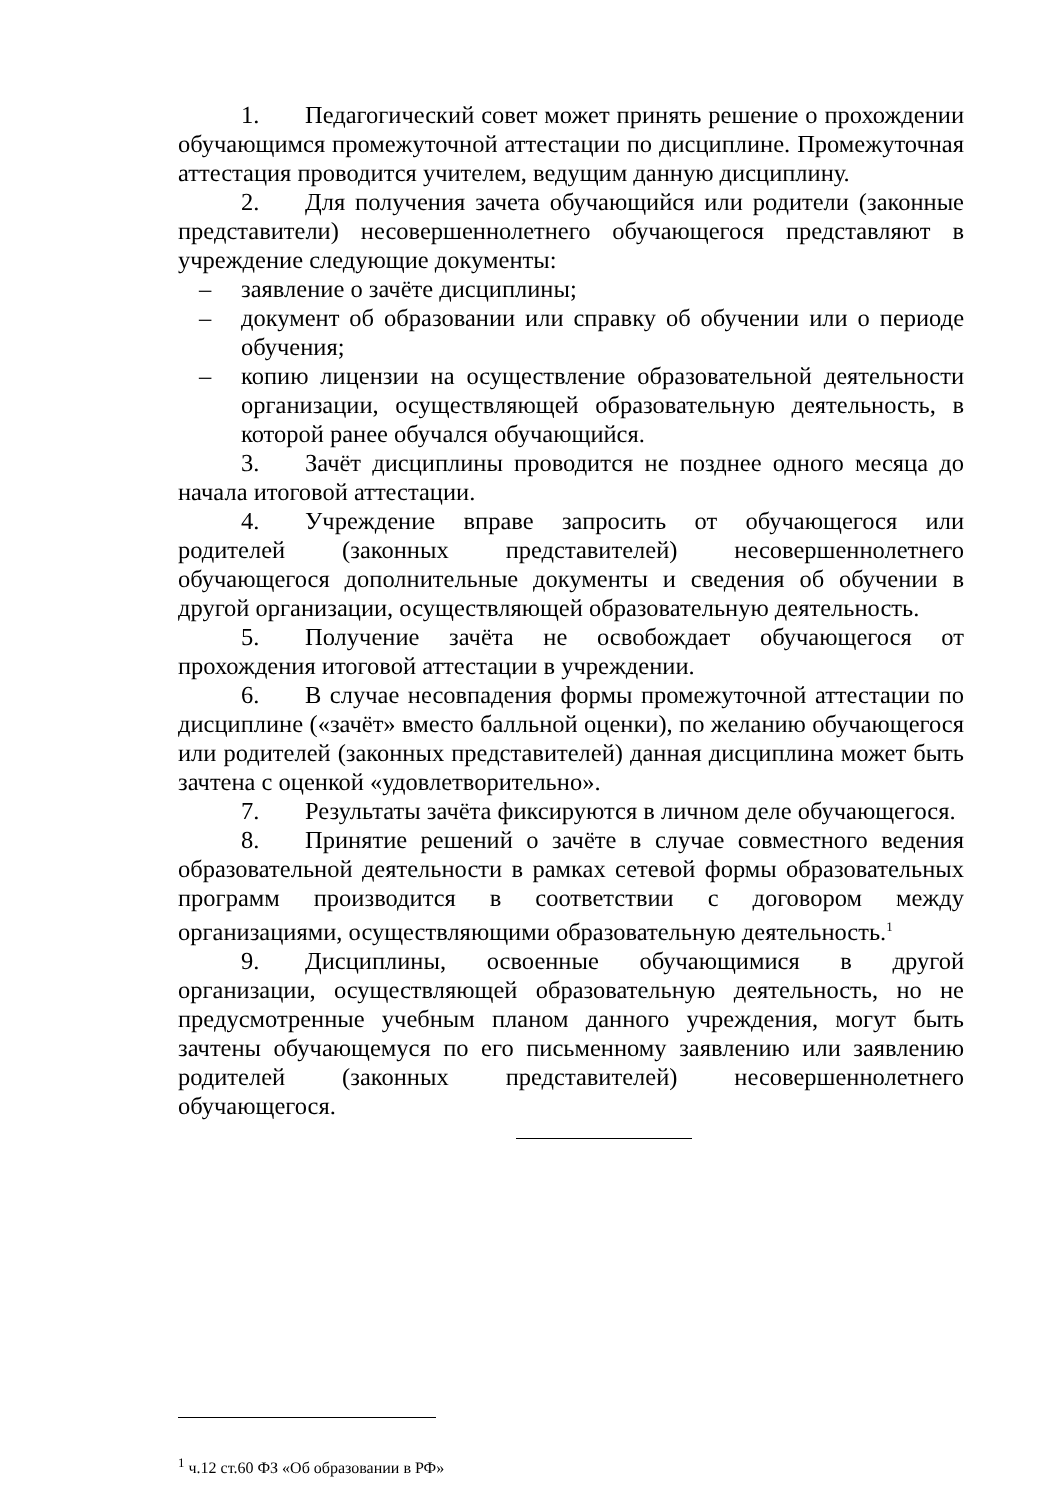1. Педагогический совет может принять решение о прохождении обучающимся промежуточной аттестации по дисциплине. Промежуточная аттестация проводится учителем, ведущим данную дисциплину.
2. Для получения зачета обучающийся или родители (законные представители) несовершеннолетнего обучающегося представляют в учреждение следующие документы:
– заявление о зачёте дисциплины;
– документ об образовании или справку об обучении или о периоде обучения;
– копию лицензии на осуществление образовательной деятельности организации, осуществляющей образовательную деятельность, в которой ранее обучался обучающийся.
3. Зачёт дисциплины проводится не позднее одного месяца до начала итоговой аттестации.
4. Учреждение вправе запросить от обучающегося или родителей (законных представителей) несовершеннолетнего обучающегося дополнительные документы и сведения об обучении в другой организации, осуществляющей образовательную деятельность.
5. Получение зачёта не освобождает обучающегося от прохождения итоговой аттестации в учреждении.
6. В случае несовпадения формы промежуточной аттестации по дисциплине («зачёт» вместо балльной оценки), по желанию обучающегося или родителей (законных представителей) данная дисциплина может быть зачтена с оценкой «удовлетворительно».
7. Результаты зачёта фиксируются в личном деле обучающегося.
8. Принятие решений о зачёте в случае совместного ведения образовательной деятельности в рамках сетевой формы образовательных программ производится в соответствии с договором между организациями, осуществляющими образовательную деятельность.<sup>1</sup>
9. Дисциплины, освоенные обучающимися в другой организации, осуществляющей образовательную деятельность, но не предусмотренные учебным планом данного учреждения, могут быть зачтены обучающемуся по его письменному заявлению или заявлению родителей (законных представителей) несовершеннолетнего обучающегося.
<sup>1</sup> ч.12 ст.60 ФЗ «Об образовании в РФ»